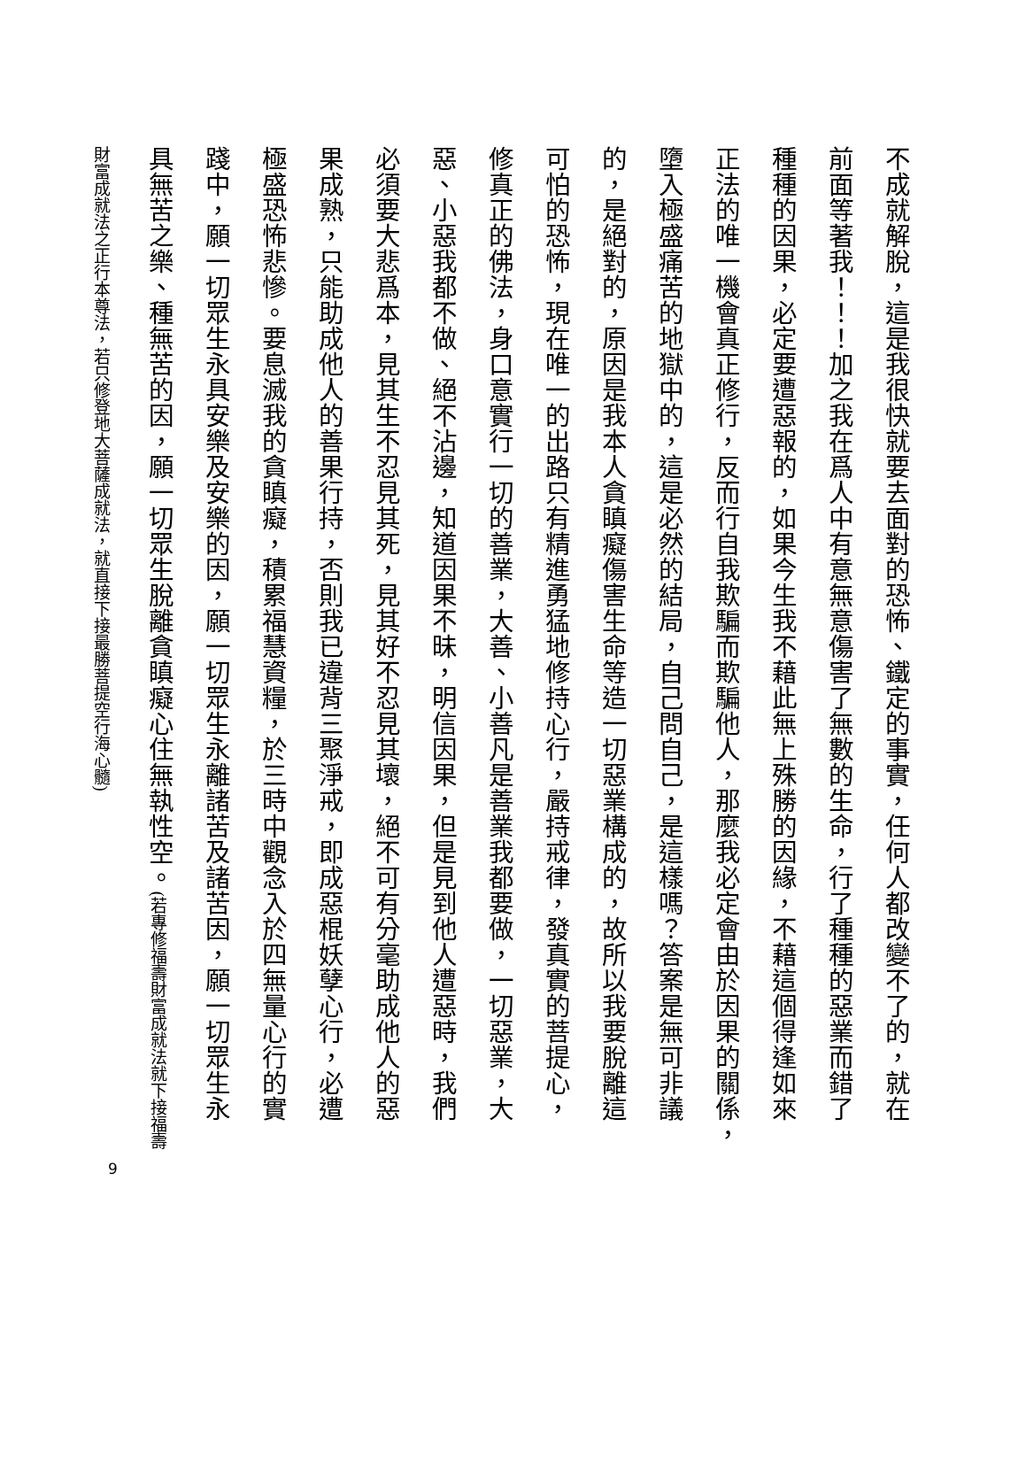不成就解脫，這是我很快就要去面對的恐怖、鐵定的事實，任何人都改變不了的，就在
前面等著我！！！加之我在爲人中有意無意傷害了無數的生命，行了種種的惡業而錯了
種種的因果，必定要遭惡報的，如果今生我不藉此無上殊勝的因緣，不藉這個得逢如來
正法的唯一機會真正修行，反而行自我欺騙而欺騙他人，那麼我必定會由於因果的關係，
墮入極盛痛苦的地獄中的，這是必然的結局，自己問自己，是這樣嗎？答案是無可非議
的，是絕對的，原因是我本人貪瞋癡傷害生命等造一切惡業構成的，故所以我要脫離這
可怕的恐怖，現在唯一的出路只有精進勇猛地修持心行，嚴持戒律，發真實的菩提心，
修真正的佛法，身口意實行一切的善業，大善、小善凡是善業我都要做，一切惡業，大
惡、小惡我都不做、絕不沾邊，知道因果不昧，明信因果，但是見到他人遭惡時，我們
必須要大悲爲本，見其生不忍見其死，見其好不忍見其壞，絕不可有分毫助成他人的惡
果成熟，只能助成他人的善果行持，否則我已違背三聚淨戒，即成惡棍妖孽心行，必遭
極盛恐怖悲慘。要息滅我的貪瞋癡，積累福慧資糧，於三時中觀念入於四無量心行的實
踐中，願一切眾生永具安樂及安樂的因，願一切眾生永離諸苦及諸苦因，願一切眾生永
具無苦之樂、種無苦的因，願一切眾生脫離貪瞋癡心住無執性空。(若專修福壽財富成就法就下接福壽
財富成就法之正行本尊法，若只修登地大菩薩成就法，就直接下接最勝菩提空行海心髓)
9